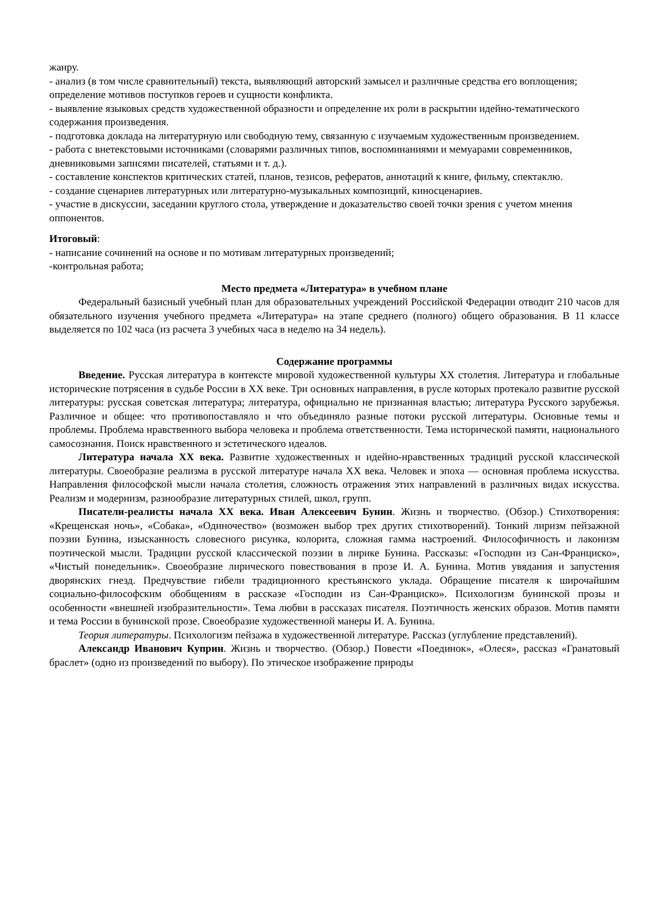жанру.
- анализ (в том числе сравнительный) текста, выявляющий авторский замысел и различные средства его воплощения; определение мотивов поступков героев и сущности конфликта.
- выявление языковых средств художественной образности и определение их роли в раскрытии идейно-тематического содержания произведения.
- подготовка доклада на литературную или свободную тему, связанную с изучаемым художественным произведением.
- работа с внетекстовыми источниками (словарями различных типов, воспоминаниями и мемуарами современников, дневниковыми записями писателей, статьями и т. д.).
- составление конспектов критических статей, планов, тезисов, рефератов, аннотаций к книге, фильму, спектаклю.
- создание сценариев литературных или литературно-музыкальных композиций, киносценариев.
- участие в дискуссии, заседании круглого стола, утверждение и доказательство своей точки зрения с учетом мнения оппонентов.
Итоговый:
- написание сочинений на основе и по мотивам литературных произведений;
-контрольная работа;
Место предмета «Литература» в учебном плане
Федеральный базисный учебный план для образовательных учреждений Российской Федерации отводит 210 часов для обязательного изучения учебного предмета «Литература» на этапе среднего (полного) общего образования. В 11 классе выделяется по 102 часа (из расчета 3 учебных часа в неделю на 34 недель).
Содержание программы
Введение. Русская литература в контексте мировой художественной культуры XX столетия. Литература и глобальные исторические потрясения в судьбе России в XX веке. Три основных направления, в русле которых протекало развитие русской литературы: русская советская литература; литература, официально не признанная властью; литература Русского зарубежья. Различное и общее: что противопоставляло и что объединяло разные потоки русской литературы. Основные темы и проблемы. Проблема нравственного выбора человека и проблема ответственности. Тема исторической памяти, национального самосознания. Поиск нравственного и эстетического идеалов.
Литература начала XX века. Развитие художественных и идейно-нравственных традиций русской классической литературы. Своеобразие реализма в русской литературе начала XX века. Человек и эпоха — основная проблема искусства. Направления философской мысли начала столетия, сложность отражения этих направлений в различных видах искусства. Реализм и модернизм, разнообразие литературных стилей, школ, групп.
Писатели-реалисты начала XX века. Иван Алексеевич Бунин. Жизнь и творчество. (Обзор.) Стихотворения: «Крещенская ночь», «Собака», «Одиночество» (возможен выбор трех других стихотворений). Тонкий лиризм пейзажной поэзии Бунина, изысканность словесного рисунка, колорита, сложная гамма настроений. Философичность и лаконизм поэтической мысли. Традиции русской классической поэзии в лирике Бунина. Рассказы: «Господин из Сан-Франциско», «Чистый понедельник». Своеобразие лирического повествования в прозе И. А. Бунина. Мотив увядания и запустения дворянских гнезд. Предчувствие гибели традиционного крестьянского уклада. Обращение писателя к широчайшим социально-философским обобщениям в рассказе «Господин из Сан-Франциско». Психологизм бунинской прозы и особенности «внешней изобразительности». Тема любви в рассказах писателя. Поэтичность женских образов. Мотив памяти и тема России в бунинской прозе. Своеобразие художественной манеры И. А. Бунина.
Теория литературы. Психологизм пейзажа в художественной литературе. Рассказ (углубление представлений).
Александр Иванович Куприн. Жизнь и творчество. (Обзор.) Повести «Поединок», «Олеся», рассказ «Гранатовый браслет» (одно из произведений по выбору). По этическое изображение природы